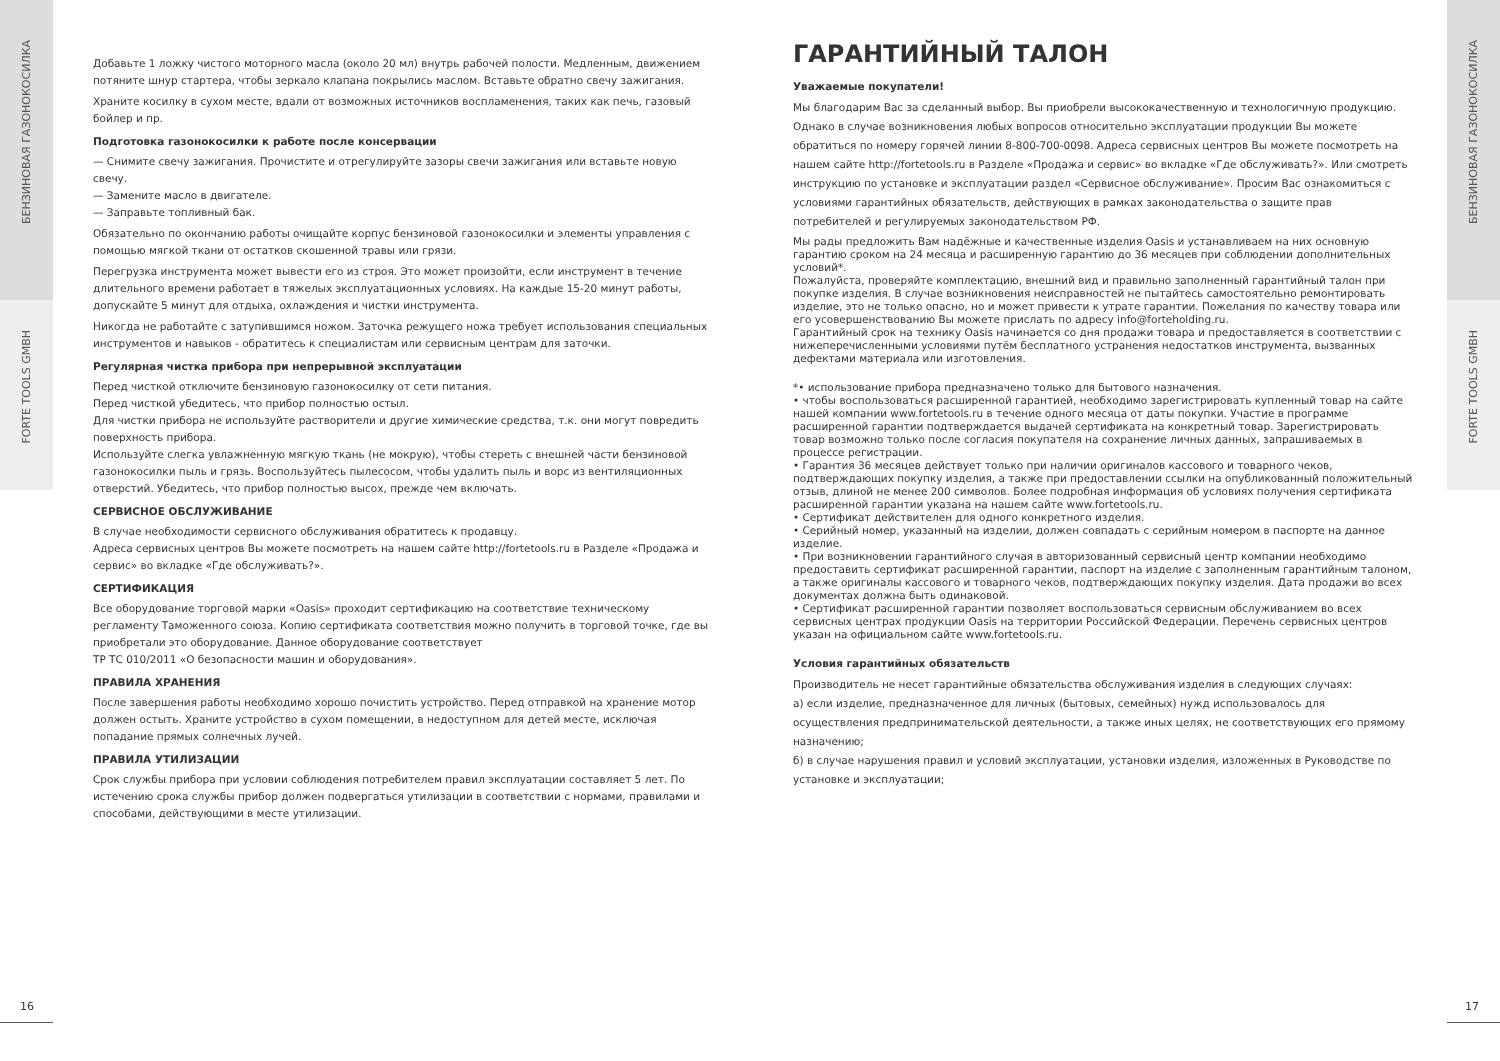БЕНЗИНОВАЯ ГАЗОНОКОСИЛКА
FORTE TOOLS GMBH
БЕНЗИНОВАЯ ГАЗОНОКОСИЛКА
FORTE TOOLS GMBH
Добавьте 1 ложку чистого моторного масла (около 20 мл) внутрь рабочей полости. Медленным, движением потяните шнур стартера, чтобы зеркало клапана покрылись маслом. Вставьте обратно свечу зажигания.
Храните косилку в сухом месте, вдали от возможных источников воспламенения, таких как печь, газовый бойлер и пр.
Подготовка газонокосилки к работе после консервации
— Снимите свечу зажигания. Прочистите и отрегулируйте зазоры свечи зажигания или вставьте новую свечу.
— Замените масло в двигателе.
— Заправьте топливный бак.
Обязательно по окончанию работы очищайте корпус бензиновой газонокосилки и элементы управления с помощью мягкой ткани от остатков скошенной травы или грязи.
Перегрузка инструмента может вывести его из строя. Это может произойти, если инструмент в течение длительного времени работает в тяжелых эксплуатационных условиях. На каждые 15-20 минут работы, допускайте 5 минут для отдыха, охлаждения и чистки инструмента.
Никогда не работайте с затупившимся ножом. Заточка режущего ножа требует использования специальных инструментов и навыков - обратитесь к специалистам или сервисным центрам для заточки.
Регулярная чистка прибора при непрерывной эксплуатации
Перед чисткой отключите бензиновую газонокосилку от сети питания.
Перед чисткой убедитесь, что прибор полностью остыл.
Для чистки прибора не используйте растворители и другие химические средства, т.к. они могут повредить поверхность прибора.
Используйте слегка увлажненную мягкую ткань (не мокрую), чтобы стереть с внешней части бензиновой газонокосилки пыль и грязь. Воспользуйтесь пылесосом, чтобы удалить пыль и ворс из вентиляционных отверстий. Убедитесь, что прибор полностью высох, прежде чем включать.
СЕРВИСНОЕ ОБСЛУЖИВАНИЕ
В случае необходимости сервисного обслуживания обратитесь к продавцу.
Адреса сервисных центров Вы можете посмотреть на нашем сайте http://fortetools.ru в Разделе «Продажа и сервис» во вкладке «Где обслуживать?».
СЕРТИФИКАЦИЯ
Все оборудование торговой марки «Oasis» проходит сертификацию на соответствие техническому регламенту Таможенного союза. Копию сертификата соответствия можно получить в торговой точке, где вы приобретали это оборудование. Данное оборудование соответствует
ТР ТС 010/2011 «О безопасности машин и оборудования».
ПРАВИЛА ХРАНЕНИЯ
После завершения работы необходимо хорошо почистить устройство. Перед отправкой на хранение мотор должен остыть. Храните устройство в сухом помещении, в недоступном для детей месте, исключая попадание прямых солнечных лучей.
ПРАВИЛА УТИЛИЗАЦИИ
Срок службы прибора при условии соблюдения потребителем правил эксплуатации составляет 5 лет. По истечению срока службы прибор должен подвергаться утилизации в соответствии с нормами, правилами и способами, действующими в месте утилизации.
ГАРАНТИЙНЫЙ ТАЛОН
Уважаемые покупатели!
Мы благодарим Вас за сделанный выбор. Вы приобрели высококачественную и технологичную продукцию. Однако в случае возникновения любых вопросов относительно эксплуатации продукции Вы можете обратиться по номеру горячей линии 8-800-700-0098. Адреса сервисных центров Вы можете посмотреть на нашем сайте http://fortetools.ru в Разделе «Продажа и сервис» во вкладке «Где обслуживать?». Или смотреть инструкцию по установке и эксплуатации раздел «Сервисное обслуживание». Просим Вас ознакомиться с условиями гарантийных обязательств, действующих в рамках законодательства о защите прав потребителей и регулируемых законодательством РФ.
Мы рады предложить Вам надёжные и качественные изделия Oasis и устанавливаем на них основную гарантию сроком на 24 месяца и расширенную гарантию до 36 месяцев при соблюдении дополнительных условий*.
Пожалуйста, проверяйте комплектацию, внешний вид и правильно заполненный гарантийный талон при покупке изделия. В случае возникновения неисправностей не пытайтесь самостоятельно ремонтировать изделие, это не только опасно, но и может привести к утрате гарантии. Пожелания по качеству товара или его усовершенствованию Вы можете прислать по адресу info@forteholding.ru.
Гарантийный срок на технику Oasis начинается со дня продажи товара и предоставляется в соответствии с нижеперечисленными условиями путём бесплатного устранения недостатков инструмента, вызванных дефектами материала или изготовления.
*• использование прибора предназначено только для бытового назначения.
• чтобы воспользоваться расширенной гарантией, необходимо зарегистрировать купленный товар на сайте нашей компании www.fortetools.ru в течение одного месяца от даты покупки. Участие в программе расширенной гарантии подтверждается выдачей сертификата на конкретный товар. Зарегистрировать товар возможно только после согласия покупателя на сохранение личных данных, запрашиваемых в процессе регистрации.
• Гарантия 36 месяцев действует только при наличии оригиналов кассового и товарного чеков, подтверждающих покупку изделия, а также при предоставлении ссылки на опубликованный положительный отзыв, длиной не менее 200 символов. Более подробная информация об условиях получения сертификата расширенной гарантии указана на нашем сайте www.fortetools.ru.
• Сертификат действителен для одного конкретного изделия.
• Серийный номер, указанный на изделии, должен совпадать с серийным номером в паспорте на данное изделие.
• При возникновении гарантийного случая в авторизованный сервисный центр компании необходимо предоставить сертификат расширенной гарантии, паспорт на изделие с заполненным гарантийным талоном, а также оригиналы кассового и товарного чеков, подтверждающих покупку изделия. Дата продажи во всех документах должна быть одинаковой.
• Сертификат расширенной гарантии позволяет воспользоваться сервисным обслуживанием во всех сервисных центрах продукции Oasis на территории Российской Федерации. Перечень сервисных центров указан на официальном сайте www.fortetools.ru.
Условия гарантийных обязательств
Производитель не несет гарантийные обязательства обслуживания изделия в следующих случаях:
а) если изделие, предназначенное для личных (бытовых, семейных) нужд использовалось для осуществления предпринимательской деятельности, а также иных целях, не соответствующих его прямому назначению;
б) в случае нарушения правил и условий эксплуатации, установки изделия, изложенных в Руководстве по установке и эксплуатации;
16 17